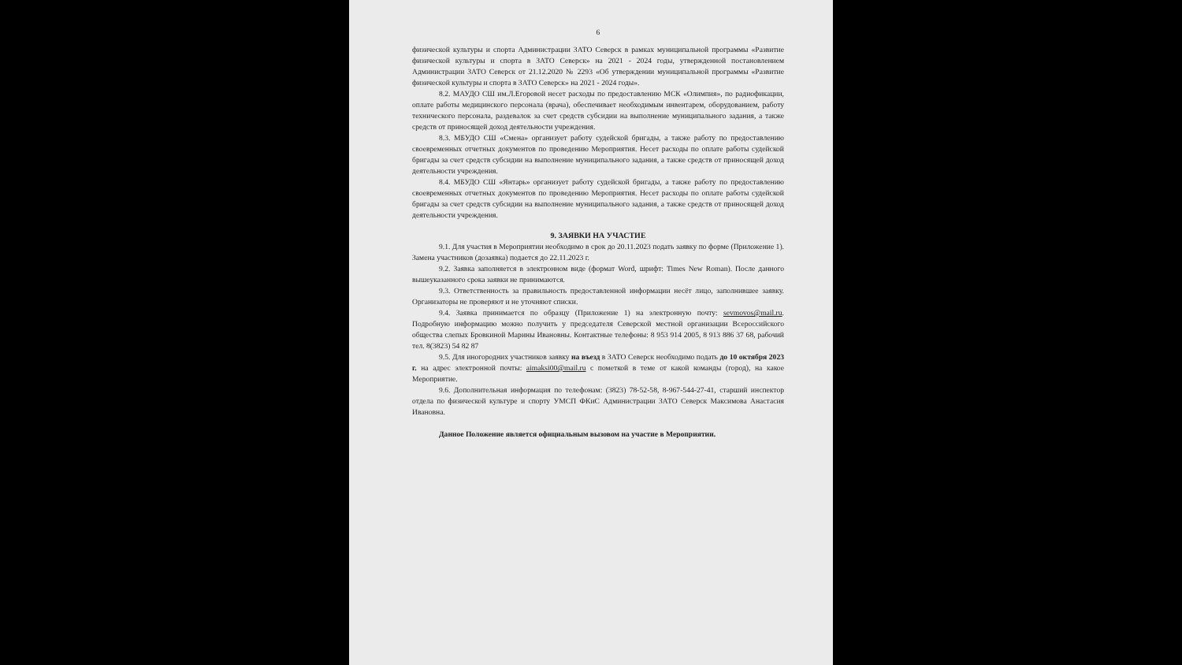6
физической культуры и спорта Администрации ЗАТО Северск в рамках муниципальной программы «Развитие физической культуры и спорта в ЗАТО Северск» на 2021 - 2024 годы, утвержденной постановлением Администрации ЗАТО Северск от 21.12.2020 № 2293 «Об утверждении муниципальной программы «Развитие физической культуры и спорта в ЗАТО Северск» на 2021 - 2024 годы».
8.2. МАУДО СШ им.Л.Егоровой несет расходы по предоставлению МСК «Олимпия», по радиофикации, оплате работы медицинского персонала (врача), обеспечивает необходимым инвентарем, оборудованием, работу технического персонала, раздевалок за счет средств субсидии на выполнение муниципального задания, а также средств от приносящей доход деятельности учреждения.
8.3. МБУДО СШ «Смена» организует работу судейской бригады, а также работу по предоставлению своевременных отчетных документов по проведению Мероприятия. Несет расходы по оплате работы судейской бригады за счет средств субсидии на выполнение муниципального задания, а также средств от приносящей доход деятельности учреждения.
8.4. МБУДО СШ «Янтарь» организует работу судейской бригады, а также работу по предоставлению своевременных отчетных документов по проведению Мероприятия. Несет расходы по оплате работы судейской бригады за счет средств субсидии на выполнение муниципального задания, а также средств от приносящей доход деятельности учреждения.
9. ЗАЯВКИ НА УЧАСТИЕ
9.1. Для участия в Мероприятии необходимо в срок до 20.11.2023 подать заявку по форме (Приложение 1). Замена участников (дозаявка) подается до 22.11.2023 г.
9.2. Заявка заполняется в электронном виде (формат Word, шрифт: Times New Roman). После данного вышеуказанного срока заявки не принимаются.
9.3. Ответственность за правильность предоставленной информации несёт лицо, заполнившее заявку. Организаторы не проверяют и не уточняют списки.
9.4. Заявка принимается по образцу (Приложение 1) на электронную почту: sevmovos@mail.ru. Подробную информацию можно получить у председателя Северской местной организации Всероссийского общества слепых Бровкиной Марины Ивановны. Контактные телефоны: 8 953 914 2005, 8 913 886 37 68, рабочий тел. 8(3823) 54 82 87
9.5. Для иногородних участников заявку на въезд в ЗАТО Северск необходимо подать до 10 октября 2023 г. на адрес электронной почты: aimaksi00@mail.ru с пометкой в теме от какой команды (город), на какое Мероприятие.
9.6. Дополнительная информация по телефонам: (3823) 78-52-58, 8-967-544-27-41, старший инспектор отдела по физической культуре и спорту УМСП ФКиС Администрации ЗАТО Северск Максимова Анастасия Ивановна.
Данное Положение является официальным вызовом на участие в Мероприятии.